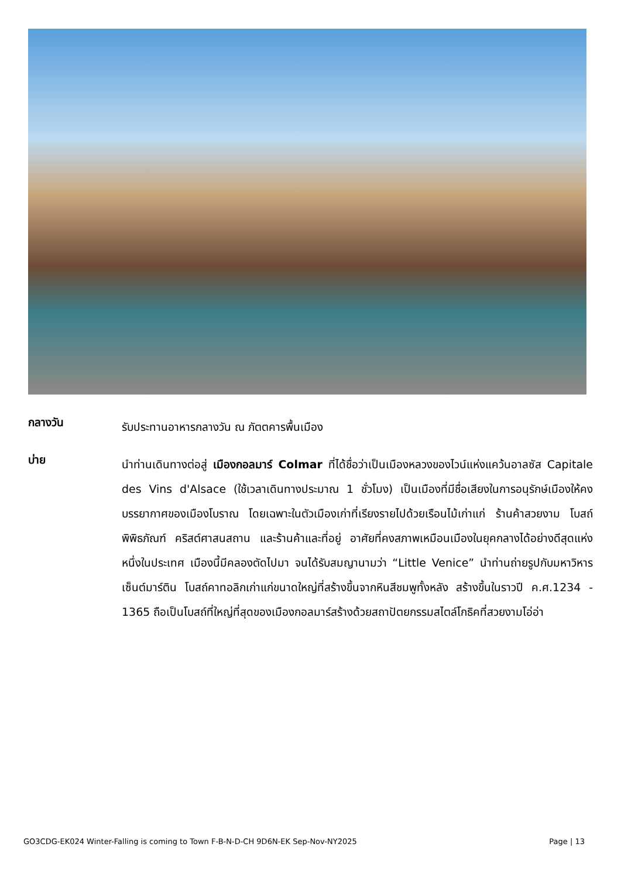กลางวัน
รับประทานอาหารกลางวัน ณ ภัตตคารพื้นเมือง
บ่าย
นำท่านเดินทางต่อสู่ เมืองกอลมาร์ Colmar ที่ได้ชื่อว่าเป็นเมืองหลวงของไวน์แห่งแคว้นอาลซัส Capitale des Vins d'Alsace (ใช้เวลาเดินทางประมาณ 1 ชั่วโมง) เป็นเมืองที่มีชื่อเสียงในการอนุรักษ์เมืองให้คงบรรยากาศของเมืองโบราณ โดยเฉพาะในตัวเมืองเก่าที่เรียงรายไปด้วยเรือนไม้เก่าแก่ ร้านค้าสวยงาม โบสถ์ พิพิธภัณฑ์ คริสต์ศาสนสถาน และร้านค้าและที่อยู่ อาศัยที่คงสภาพเหมือนเมืองในยุคกลางได้อย่างดีสุดแห่งหนึ่งในประเทศ เมืองนี้มีคลองตัดไปมา จนได้รับสมญานามว่า “Little Venice” นำท่านถ่ายรูปกับมหาวิหารเซ็นต์มาร์ติน โบสถ์คาทอลิกเก่าแก่ขนาดใหญ่ที่สร้างขึ้นจากหินสีชมพูทั้งหลัง สร้างขึ้นในราวปี ค.ศ.1234 - 1365 ถือเป็นโบสถ์ที่ใหญ่ที่สุดของเมืองกอลมาร์สร้างด้วยสถาปัตยกรรมสไตล์โกธิคที่สวยงามโอ่อ่า
GO3CDG-EK024 Winter-Falling is coming to Town F-B-N-D-CH 9D6N-EK Sep-Nov-NY2025 Page | 13